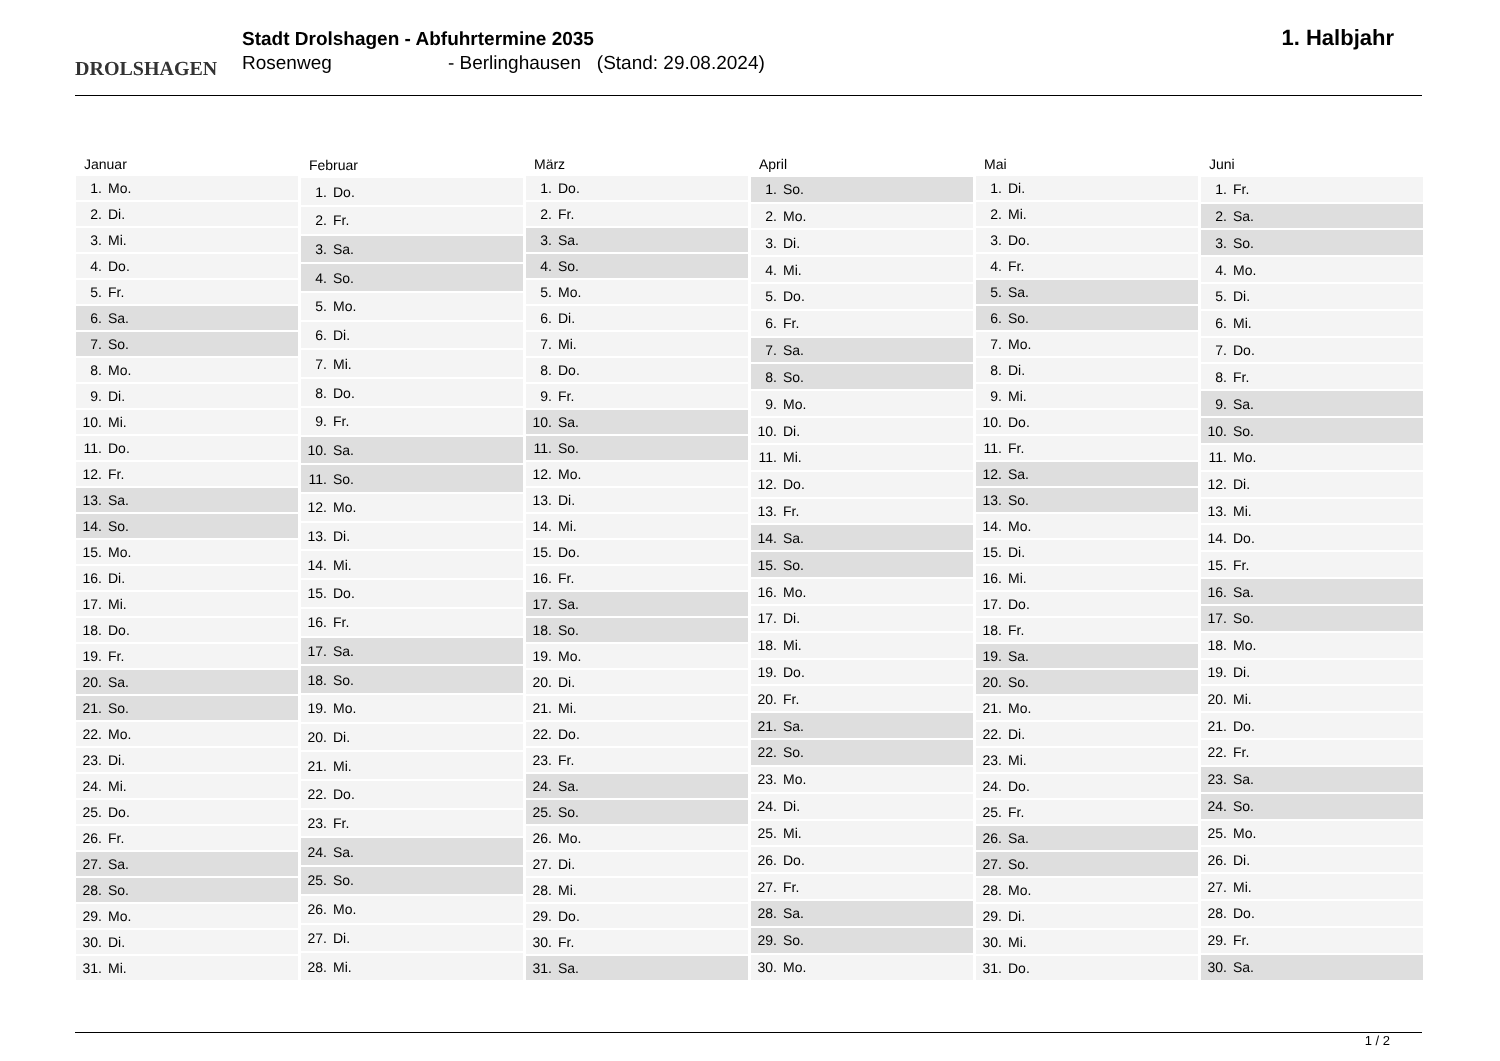DROLSHAGEN
Stadt Drolshagen - Abfuhrtermine 2035
Rosenweg - Berlinghausen (Stand: 29.08.2024)
1. Halbjahr
| Januar | |
| --- | --- |
| 1. | Mo. |
| 2. | Di. |
| 3. | Mi. |
| 4. | Do. |
| 5. | Fr. |
| 6. | Sa. |
| 7. | So. |
| 8. | Mo. |
| 9. | Di. |
| 10. | Mi. |
| 11. | Do. |
| 12. | Fr. |
| 13. | Sa. |
| 14. | So. |
| 15. | Mo. |
| 16. | Di. |
| 17. | Mi. |
| 18. | Do. |
| 19. | Fr. |
| 20. | Sa. |
| 21. | So. |
| 22. | Mo. |
| 23. | Di. |
| 24. | Mi. |
| 25. | Do. |
| 26. | Fr. |
| 27. | Sa. |
| 28. | So. |
| 29. | Mo. |
| 30. | Di. |
| 31. | Mi. |
| Februar | |
| --- | --- |
| 1. | Do. |
| 2. | Fr. |
| 3. | Sa. |
| 4. | So. |
| 5. | Mo. |
| 6. | Di. |
| 7. | Mi. |
| 8. | Do. |
| 9. | Fr. |
| 10. | Sa. |
| 11. | So. |
| 12. | Mo. |
| 13. | Di. |
| 14. | Mi. |
| 15. | Do. |
| 16. | Fr. |
| 17. | Sa. |
| 18. | So. |
| 19. | Mo. |
| 20. | Di. |
| 21. | Mi. |
| 22. | Do. |
| 23. | Fr. |
| 24. | Sa. |
| 25. | So. |
| 26. | Mo. |
| 27. | Di. |
| 28. | Mi. |
| März | |
| --- | --- |
| 1. | Do. |
| 2. | Fr. |
| 3. | Sa. |
| 4. | So. |
| 5. | Mo. |
| 6. | Di. |
| 7. | Mi. |
| 8. | Do. |
| 9. | Fr. |
| 10. | Sa. |
| 11. | So. |
| 12. | Mo. |
| 13. | Di. |
| 14. | Mi. |
| 15. | Do. |
| 16. | Fr. |
| 17. | Sa. |
| 18. | So. |
| 19. | Mo. |
| 20. | Di. |
| 21. | Mi. |
| 22. | Do. |
| 23. | Fr. |
| 24. | Sa. |
| 25. | So. |
| 26. | Mo. |
| 27. | Di. |
| 28. | Mi. |
| 29. | Do. |
| 30. | Fr. |
| 31. | Sa. |
| April | |
| --- | --- |
| 1. | So. |
| 2. | Mo. |
| 3. | Di. |
| 4. | Mi. |
| 5. | Do. |
| 6. | Fr. |
| 7. | Sa. |
| 8. | So. |
| 9. | Mo. |
| 10. | Di. |
| 11. | Mi. |
| 12. | Do. |
| 13. | Fr. |
| 14. | Sa. |
| 15. | So. |
| 16. | Mo. |
| 17. | Di. |
| 18. | Mi. |
| 19. | Do. |
| 20. | Fr. |
| 21. | Sa. |
| 22. | So. |
| 23. | Mo. |
| 24. | Di. |
| 25. | Mi. |
| 26. | Do. |
| 27. | Fr. |
| 28. | Sa. |
| 29. | So. |
| 30. | Mo. |
| Mai | |
| --- | --- |
| 1. | Di. |
| 2. | Mi. |
| 3. | Do. |
| 4. | Fr. |
| 5. | Sa. |
| 6. | So. |
| 7. | Mo. |
| 8. | Di. |
| 9. | Mi. |
| 10. | Do. |
| 11. | Fr. |
| 12. | Sa. |
| 13. | So. |
| 14. | Mo. |
| 15. | Di. |
| 16. | Mi. |
| 17. | Do. |
| 18. | Fr. |
| 19. | Sa. |
| 20. | So. |
| 21. | Mo. |
| 22. | Di. |
| 23. | Mi. |
| 24. | Do. |
| 25. | Fr. |
| 26. | Sa. |
| 27. | So. |
| 28. | Mo. |
| 29. | Di. |
| 30. | Mi. |
| 31. | Do. |
| Juni | |
| --- | --- |
| 1. | Fr. |
| 2. | Sa. |
| 3. | So. |
| 4. | Mo. |
| 5. | Di. |
| 6. | Mi. |
| 7. | Do. |
| 8. | Fr. |
| 9. | Sa. |
| 10. | So. |
| 11. | Mo. |
| 12. | Di. |
| 13. | Mi. |
| 14. | Do. |
| 15. | Fr. |
| 16. | Sa. |
| 17. | So. |
| 18. | Mo. |
| 19. | Di. |
| 20. | Mi. |
| 21. | Do. |
| 22. | Fr. |
| 23. | Sa. |
| 24. | So. |
| 25. | Mo. |
| 26. | Di. |
| 27. | Mi. |
| 28. | Do. |
| 29. | Fr. |
| 30. | Sa. |
1 / 2